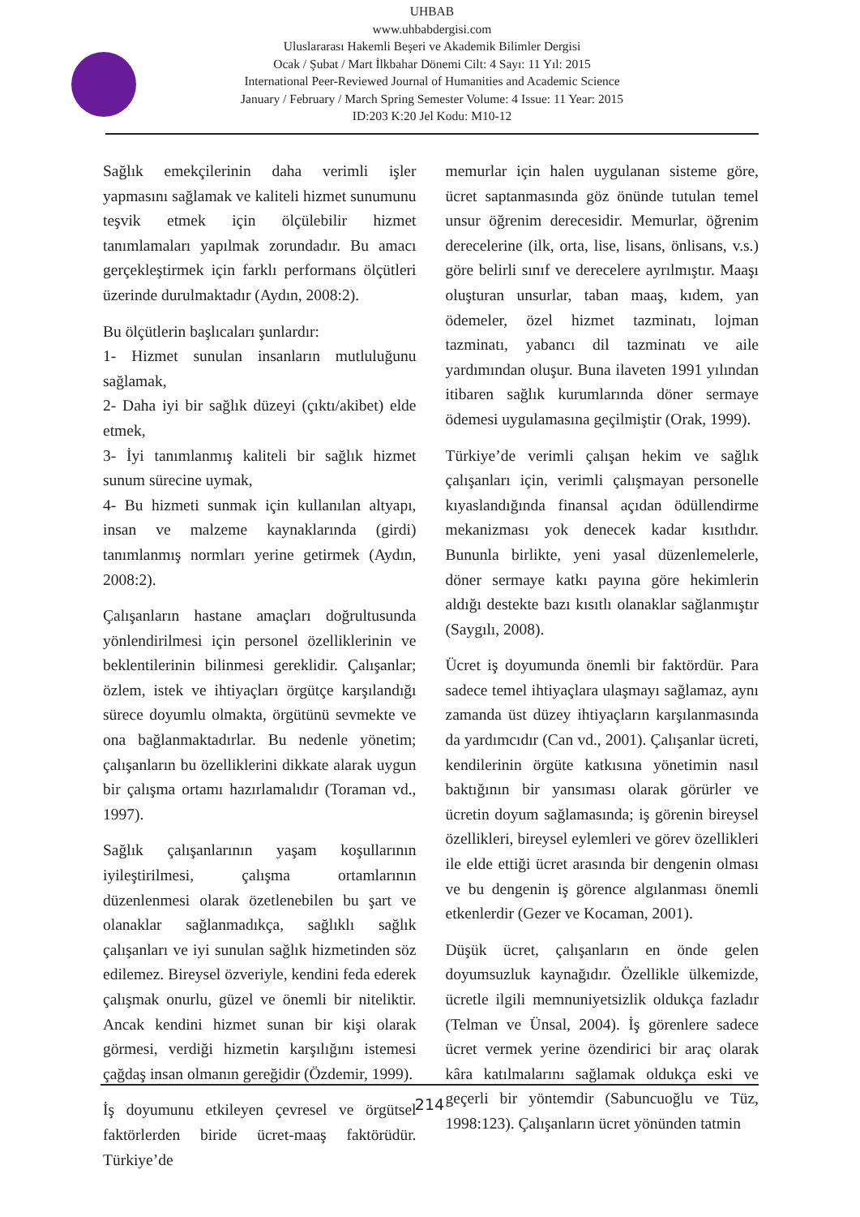UHBAB
www.uhbabdergisi.com
Uluslararası Hakemli Beşeri ve Akademik Bilimler Dergisi
Ocak / Şubat / Mart İlkbahar Dönemi Cilt: 4 Sayı: 11 Yıl: 2015
International Peer-Reviewed Journal of Humanities and Academic Science
January / February / March Spring Semester Volume: 4 Issue: 11 Year: 2015
ID:203 K:20 Jel Kodu: M10-12
Sağlık emekçilerinin daha verimli işler yapmasını sağlamak ve kaliteli hizmet sunumunu teşvik etmek için ölçülebilir hizmet tanımlamaları yapılmak zorundadır. Bu amacı gerçekleştirmek için farklı performans ölçütleri üzerinde durulmaktadır (Aydın, 2008:2).
Bu ölçütlerin başlıcaları şunlardır:
1- Hizmet sunulan insanların mutluluğunu sağlamak,
2- Daha iyi bir sağlık düzeyi (çıktı/akibet) elde etmek,
3- İyi tanımlanmış kaliteli bir sağlık hizmet sunum sürecine uymak,
4- Bu hizmeti sunmak için kullanılan altyapı, insan ve malzeme kaynaklarında (girdi) tanımlanmış normları yerine getirmek (Aydın, 2008:2).
Çalışanların hastane amaçları doğrultusunda yönlendirilmesi için personel özelliklerinin ve beklentilerinin bilinmesi gereklidir. Çalışanlar; özlem, istek ve ihtiyaçları örgütçe karşılandığı sürece doyumlu olmakta, örgütünü sevmekte ve ona bağlanmaktadırlar. Bu nedenle yönetim; çalışanların bu özelliklerini dikkate alarak uygun bir çalışma ortamı hazırlamalıdır (Toraman vd., 1997).
Sağlık çalışanlarının yaşam koşullarının iyileştirilmesi, çalışma ortamlarının düzenlenmesi olarak özetlenebilen bu şart ve olanaklar sağlanmadıkça, sağlıklı sağlık çalışanları ve iyi sunulan sağlık hizmetinden söz edilemez. Bireysel özveriyle, kendini feda ederek çalışmak onurlu, güzel ve önemli bir niteliktir. Ancak kendini hizmet sunan bir kişi olarak görmesi, verdiği hizmetin karşılığını istemesi çağdaş insan olmanın gereğidir (Özdemir, 1999).
İş doyumunu etkileyen çevresel ve örgütsel faktörlerden biride ücret-maaş faktörüdür. Türkiye’de
memurlar için halen uygulanan sisteme göre, ücret saptanmasında göz önünde tutulan temel unsur öğrenim derecesidir. Memurlar, öğrenim derecelerine (ilk, orta, lise, lisans, önlisans, v.s.) göre belirli sınıf ve derecelere ayrılmıştır. Maaşı oluşturan unsurlar, taban maaş, kıdem, yan ödemeler, özel hizmet tazminatı, lojman tazminatı, yabancı dil tazminatı ve aile yardımından oluşur. Buna ilaveten 1991 yılından itibaren sağlık kurumlarında döner sermaye ödemesi uygulamasına geçilmiştir (Orak, 1999).
Türkiye’de verimli çalışan hekim ve sağlık çalışanları için, verimli çalışmayan personelle kıyaslandığında finansal açıdan ödüllendirme mekanizması yok denecek kadar kısıtlıdır. Bununla birlikte, yeni yasal düzenlemelerle, döner sermaye katkı payına göre hekimlerin aldığı destekte bazı kısıtlı olanaklar sağlanmıştır (Saygılı, 2008).
Ücret iş doyumunda önemli bir faktördür. Para sadece temel ihtiyaçlara ulaşmayı sağlamaz, aynı zamanda üst düzey ihtiyaçların karşılanmasında da yardımcıdır (Can vd., 2001). Çalışanlar ücreti, kendilerinin örgüte katkısına yönetimin nasıl baktığının bir yansıması olarak görürler ve ücretin doyum sağlamasında; iş görenin bireysel özellikleri, bireysel eylemleri ve görev özellikleri ile elde ettiği ücret arasında bir dengenin olması ve bu dengenin iş görence algılanması önemli etkenlerdir (Gezer ve Kocaman, 2001).
Düşük ücret, çalışanların en önde gelen doyumsuzluk kaynağıdır. Özellikle ülkemizde, ücretle ilgili memnuniyetsizlik oldukça fazladır (Telman ve Ünsal, 2004). İş görenlere sadece ücret vermek yerine özendirici bir araç olarak kâra katılmalarını sağlamak oldukça eski ve geçerli bir yöntemdir (Sabuncuoğlu ve Tüz, 1998:123). Çalışanların ücret yönünden tatmin
214